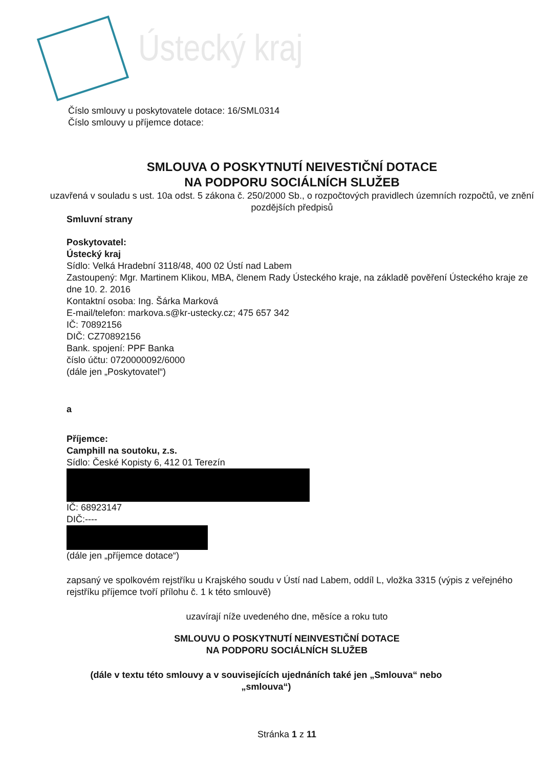Ústecký kraj
Číslo smlouvy u poskytovatele dotace: 16/SML0314
Číslo smlouvy u příjemce dotace:
SMLOUVA O POSKYTNUTÍ NEIVESTIČNÍ DOTACE
NA PODPORU SOCIÁLNÍCH SLUŽEB
uzavřená v souladu s ust. 10a odst. 5 zákona č. 250/2000 Sb., o rozpočtových pravidlech územních rozpočtů, ve znění pozdějších předpisů
Smluvní strany
Poskytovatel:
Ústecký kraj
Sídlo: Velká Hradební 3118/48, 400 02 Ústí nad Labem
Zastoupený: Mgr. Martinem Klikou, MBA, členem Rady Ústeckého kraje, na základě pověření Ústeckého kraje ze dne 10. 2. 2016
Kontaktní osoba: Ing. Šárka Marková
E-mail/telefon: markova.s@kr-ustecky.cz; 475 657 342
IČ: 70892156
DIČ: CZ70892156
Bank. spojení: PPF Banka
číslo účtu: 0720000092/6000
(dále jen „Poskytovatel“)
a
Příjemce:
Camphill na soutoku, z.s.
Sídlo: České Kopisty 6, 412 01 Terezín
IČ: 68923147
DIČ:----
(dále jen „příjemce dotace“)
zapsaný ve spolkovém rejstříku u Krajského soudu v Ústí nad Labem, oddíl L, vložka 3315 (výpis z veřejného rejstříku příjemce tvoří přílohu č. 1 k této smlouvě)
uzavírají níže uvedeného dne, měsíce a roku tuto
SMLOUVU O POSKYTNUTÍ NEINVESTIČNÍ DOTACE
NA PODPORU SOCIÁLNÍCH SLUŽEB
(dále v textu této smlouvy a v souvisejících ujednáních také jen „Smlouva“ nebo „smlouva“)
Stránka 1 z 11